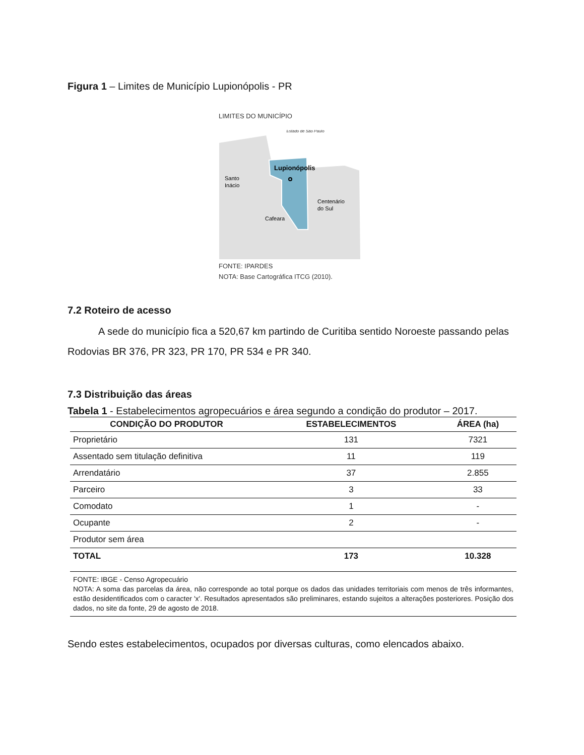Figura 1 – Limites de Município Lupionópolis - PR
LIMITES DO MUNICÍPIO
Estado de São Paulo
Lupionópolis
Santo
Inácio
Centenário
do Sul
Cafeara
FONTE: IPARDES
NOTA: Base Cartográfica ITCG (2010).
7.2 Roteiro de acesso
A sede do município fica a 520,67 km partindo de Curitiba sentido Noroeste passando pelas Rodovias BR 376, PR 323, PR 170, PR 534 e PR 340.
7.3 Distribuição das áreas
Tabela 1 - Estabelecimentos agropecuários e área segundo a condição do produtor – 2017.
| CONDIÇÃO DO PRODUTOR | ESTABELECIMENTOS | ÁREA (ha) |
| --- | --- | --- |
| Proprietário | 131 | 7321 |
| Assentado sem titulação definitiva | 11 | 119 |
| Arrendatário | 37 | 2.855 |
| Parceiro | 3 | 33 |
| Comodato | 1 | - |
| Ocupante | 2 | - |
| Produtor sem área | | |
| TOTAL | 173 | 10.328 |
| FONTE: IBGE - Censo Agropecuário NOTA: A soma das parcelas da área, não corresponde ao total porque os dados das unidades territoriais com menos de três informantes, estão desidentificados com o caracter 'x'. Resultados apresentados são preliminares, estando sujeitos a alterações posteriores. Posição dos dados, no site da fonte, 29 de agosto de 2018. | | |
Sendo estes estabelecimentos, ocupados por diversas culturas, como elencados abaixo.